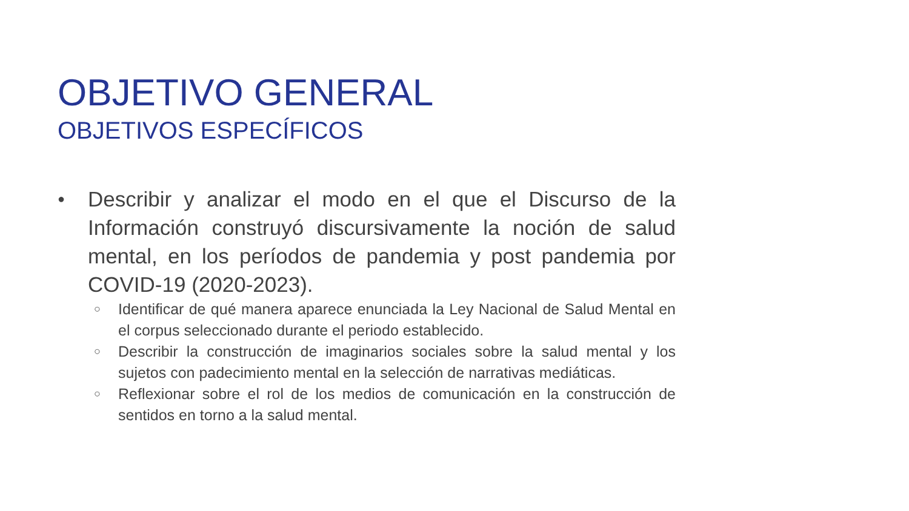OBJETIVO GENERAL
OBJETIVOS ESPECÍFICOS
●
Describir y analizar el modo en el que el Discurso de la Información construyó discursivamente la noción de salud mental, en los períodos de pandemia y post pandemia por COVID-19 (2020-2023).
○
Identificar de qué manera aparece enunciada la Ley Nacional de Salud Mental en el corpus seleccionado durante el periodo establecido.
○
Describir la construcción de imaginarios sociales sobre la salud mental y los sujetos con padecimiento mental en la selección de narrativas mediáticas.
○
Reflexionar sobre el rol de los medios de comunicación en la construcción de sentidos en torno a la salud mental.